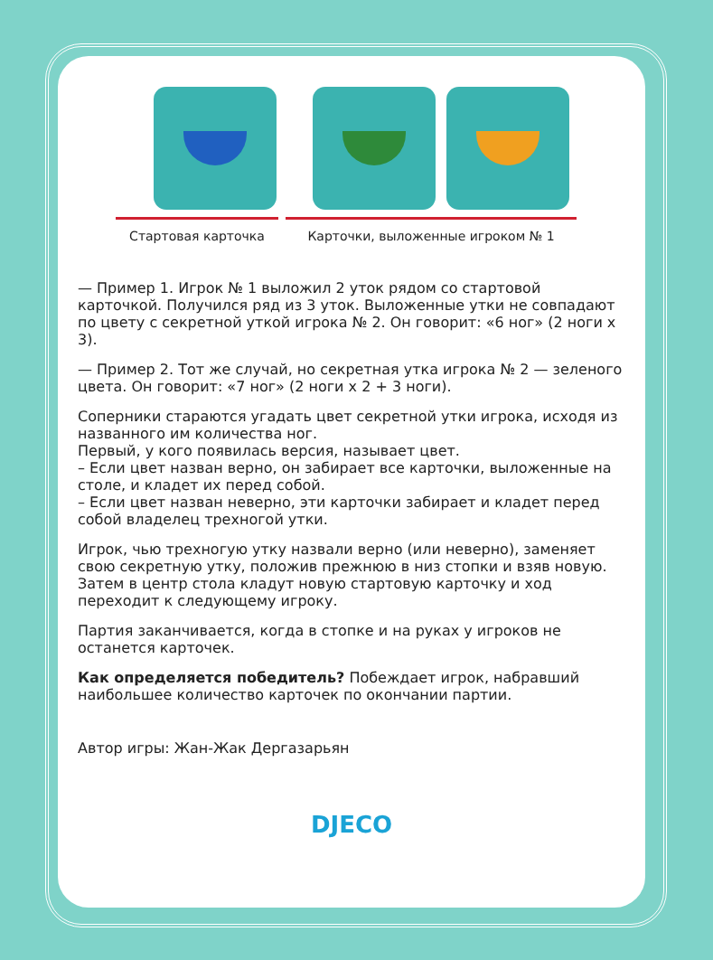Стартовая карточка Карточки, выложенные игроком № 1
— Пример 1. Игрок № 1 выложил 2 уток рядом со стартовой карточкой. Получился ряд из 3 уток. Выложенные утки не совпадают по цвету с секретной уткой игрока № 2. Он говорит: «6 ног» (2 ноги х 3).
— Пример 2. Тот же случай, но секретная утка игрока № 2 — зеленого цвета. Он говорит: «7 ног» (2 ноги х 2 + 3 ноги).
Соперники стараются угадать цвет секретной утки игрока, исходя из названного им количества ног.
Первый, у кого появилась версия, называет цвет.
– Если цвет назван верно, он забирает все карточки, выложенные на столе, и кладет их перед собой.
– Если цвет назван неверно, эти карточки забирает и кладет перед собой владелец трехногой утки.
Игрок, чью трехногую утку назвали верно (или неверно), заменяет свою секретную утку, положив прежнюю в низ стопки и взяв новую. Затем в центр стола кладут новую стартовую карточку и ход переходит к следующему игроку.
Партия заканчивается, когда в стопке и на руках у игроков не останется карточек.
Как определяется победитель? Побеждает игрок, набравший наибольшее количество карточек по окончании партии.
Автор игры: Жан-Жак Дергазарьян
DJECO